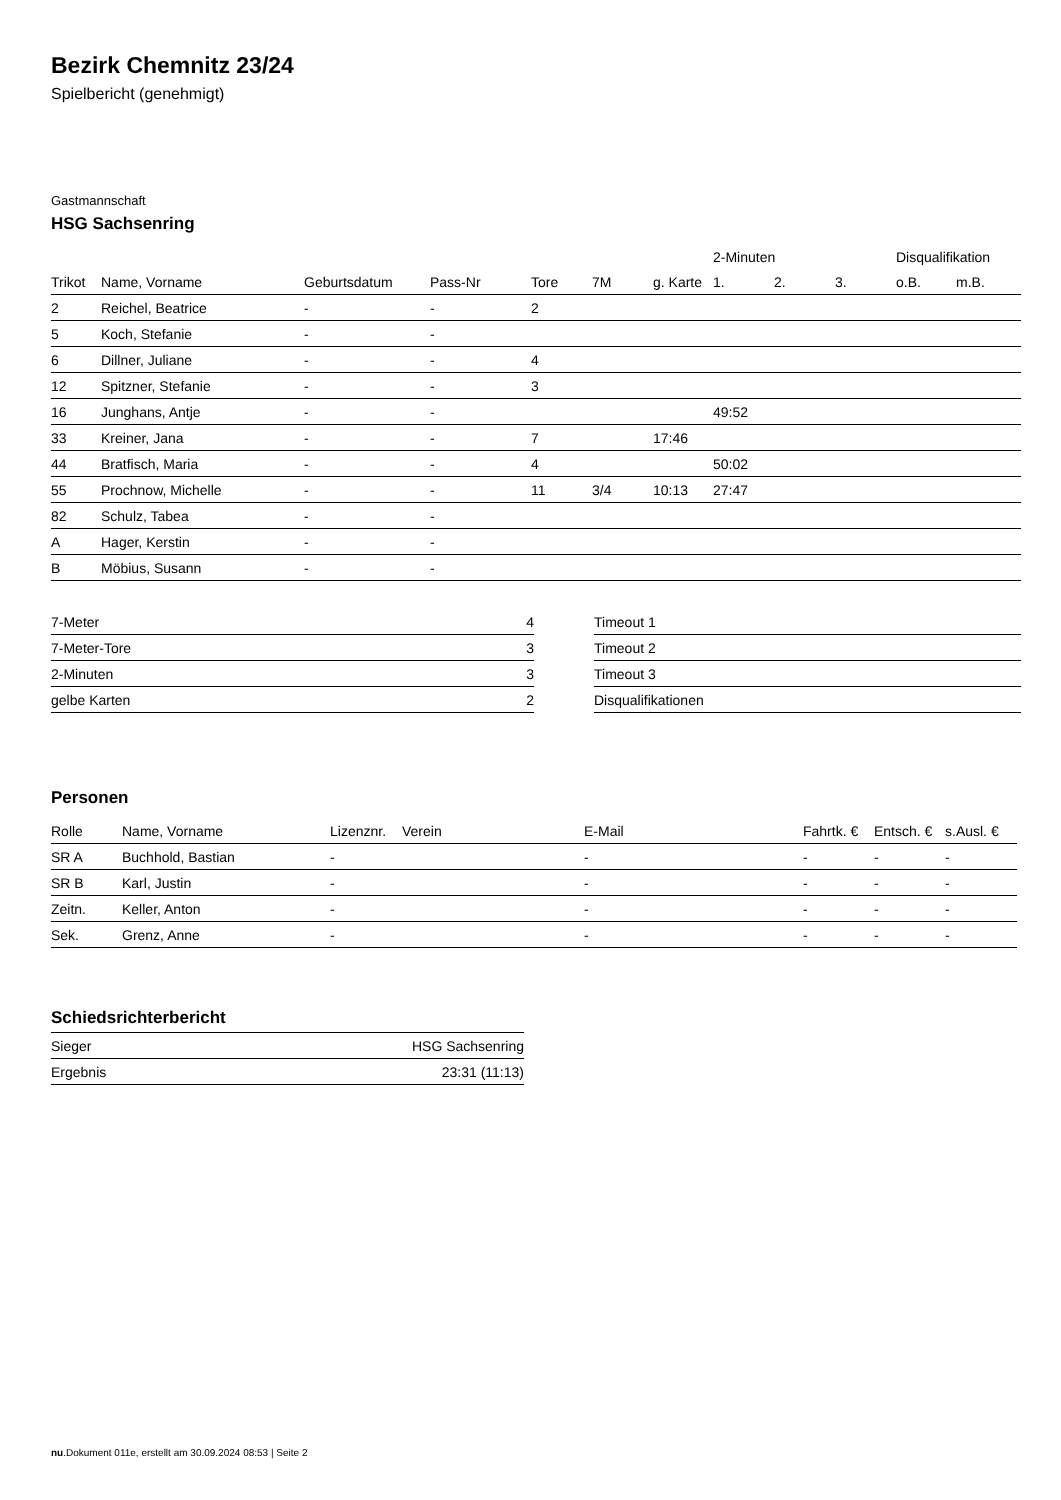Bezirk Chemnitz 23/24
Spielbericht (genehmigt)
Gastmannschaft
HSG Sachsenring
| | | | | | | | 2-Minuten | | | Disqualifikation | |
| --- | --- | --- | --- | --- | --- | --- | --- | --- | --- | --- | --- |
| Trikot | Name, Vorname | Geburtsdatum | Pass-Nr | Tore | 7M | g. Karte | 1. | 2. | 3. | o.B. | m.B. |
| 2 | Reichel, Beatrice | - | - | 2 | | | | | | | |
| 5 | Koch, Stefanie | - | - | | | | | | | | |
| 6 | Dillner, Juliane | - | - | 4 | | | | | | | |
| 12 | Spitzner, Stefanie | - | - | 3 | | | | | | | |
| 16 | Junghans, Antje | - | - | | | | 49:52 | | | | |
| 33 | Kreiner, Jana | - | - | 7 | | 17:46 | | | | | |
| 44 | Bratfisch, Maria | - | - | 4 | | | 50:02 | | | | |
| 55 | Prochnow, Michelle | - | - | 11 | 3/4 | 10:13 | 27:47 | | | | |
| 82 | Schulz, Tabea | - | - | | | | | | | | |
| A | Hager, Kerstin | - | - | | | | | | | | |
| B | Möbius, Susann | - | - | | | | | | | | |
| 7-Meter | 4 |
| 7-Meter-Tore | 3 |
| 2-Minuten | 3 |
| gelbe Karten | 2 |
| Timeout 1 |
| Timeout 2 |
| Timeout 3 |
| Disqualifikationen |
Personen
| Rolle | Name, Vorname | Lizenznr. | Verein | E-Mail | Fahrtk. € | Entsch. € | s.Ausl. € |
| --- | --- | --- | --- | --- | --- | --- | --- |
| SR A | Buchhold, Bastian | - | | - | - | - | - |
| SR B | Karl, Justin | - | | - | - | - | - |
| Zeitn. | Keller, Anton | - | | - | - | - | - |
| Sek. | Grenz, Anne | - | | - | - | - | - |
Schiedsrichterbericht
| Sieger | HSG Sachsenring |
| Ergebnis | 23:31 (11:13) |
nu.Dokument 011e, erstellt am 30.09.2024 08:53 | Seite 2